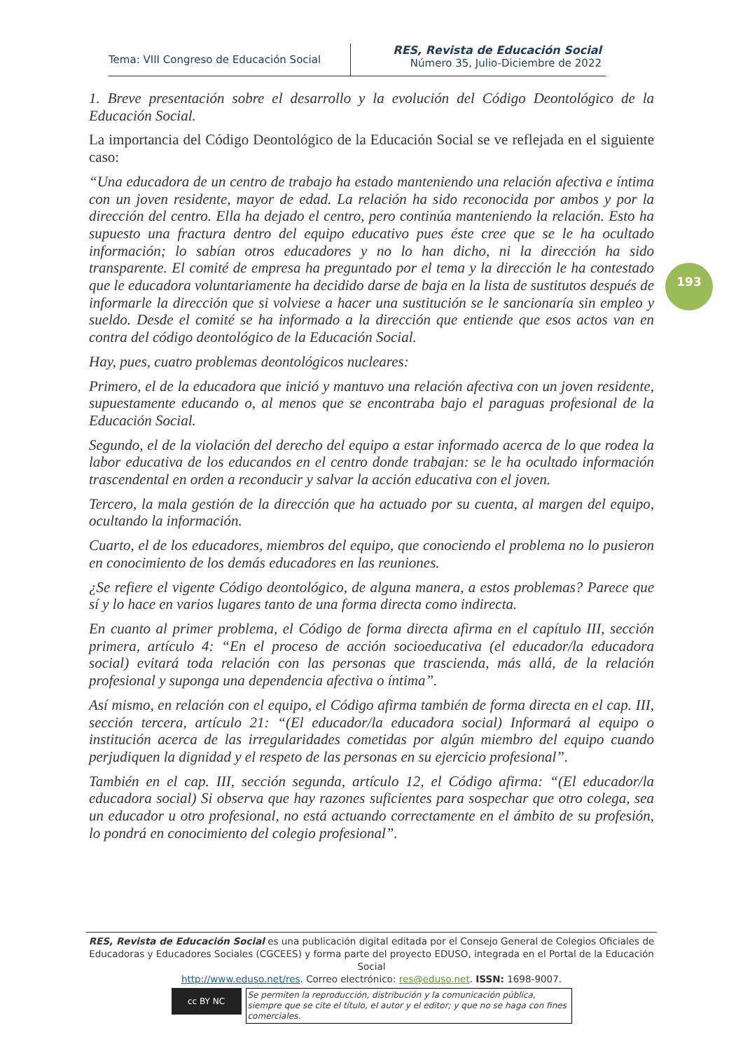Tema: VIII Congreso de Educación Social
RES, Revista de Educación Social
Número 35, Julio-Diciembre de 2022
193
1. Breve presentación sobre el desarrollo y la evolución del Código Deontológico de la Educación Social.
La importancia del Código Deontológico de la Educación Social se ve reflejada en el siguiente caso:
“Una educadora de un centro de trabajo ha estado manteniendo una relación afectiva e íntima con un joven residente, mayor de edad. La relación ha sido reconocida por ambos y por la dirección del centro. Ella ha dejado el centro, pero continúa manteniendo la relación. Esto ha supuesto una fractura dentro del equipo educativo pues éste cree que se le ha ocultado información; lo sabían otros educadores y no lo han dicho, ni la dirección ha sido transparente. El comité de empresa ha preguntado por el tema y la dirección le ha contestado que le educadora voluntariamente ha decidido darse de baja en la lista de sustitutos después de informarle la dirección que si volviese a hacer una sustitución se le sancionaría sin empleo y sueldo. Desde el comité se ha informado a la dirección que entiende que esos actos van en contra del código deontológico de la Educación Social.
Hay, pues, cuatro problemas deontológicos nucleares:
Primero, el de la educadora que inició y mantuvo una relación afectiva con un joven residente, supuestamente educando o, al menos que se encontraba bajo el paraguas profesional de la Educación Social.
Segundo, el de la violación del derecho del equipo a estar informado acerca de lo que rodea la labor educativa de los educandos en el centro donde trabajan: se le ha ocultado información trascendental en orden a reconducir y salvar la acción educativa con el joven.
Tercero, la mala gestión de la dirección que ha actuado por su cuenta, al margen del equipo, ocultando la información.
Cuarto, el de los educadores, miembros del equipo, que conociendo el problema no lo pusieron en conocimiento de los demás educadores en las reuniones.
¿Se refiere el vigente Código deontológico, de alguna manera, a estos problemas? Parece que sí y lo hace en varios lugares tanto de una forma directa como indirecta.
En cuanto al primer problema, el Código de forma directa afirma en el capítulo III, sección primera, artículo 4: “En el proceso de acción socioeducativa (el educador/la educadora social) evitará toda relación con las personas que trascienda, más allá, de la relación profesional y suponga una dependencia afectiva o íntima”.
Así mismo, en relación con el equipo, el Código afirma también de forma directa en el cap. III, sección tercera, artículo 21: “(El educador/la educadora social) Informará al equipo o institución acerca de las irregularidades cometidas por algún miembro del equipo cuando perjudiquen la dignidad y el respeto de las personas en su ejercicio profesional”.
También en el cap. III, sección segunda, artículo 12, el Código afirma: “(El educador/la educadora social) Si observa que hay razones suficientes para sospechar que otro colega, sea un educador u otro profesional, no está actuando correctamente en el ámbito de su profesión, lo pondrá en conocimiento del colegio profesional”.
RES, Revista de Educación Social es una publicación digital editada por el Consejo General de Colegios Oficiales de Educadoras y Educadores Sociales (CGCEES) y forma parte del proyecto EDUSO, integrada en el Portal de la Educación Social
http://www.eduso.net/res. Correo electrónico: res@eduso.net. ISSN: 1698-9007.
cc BY NC
Se permiten la reproducción, distribución y la comunicación pública, siempre que se cite el título, el autor y el editor; y que no se haga con fines comerciales.